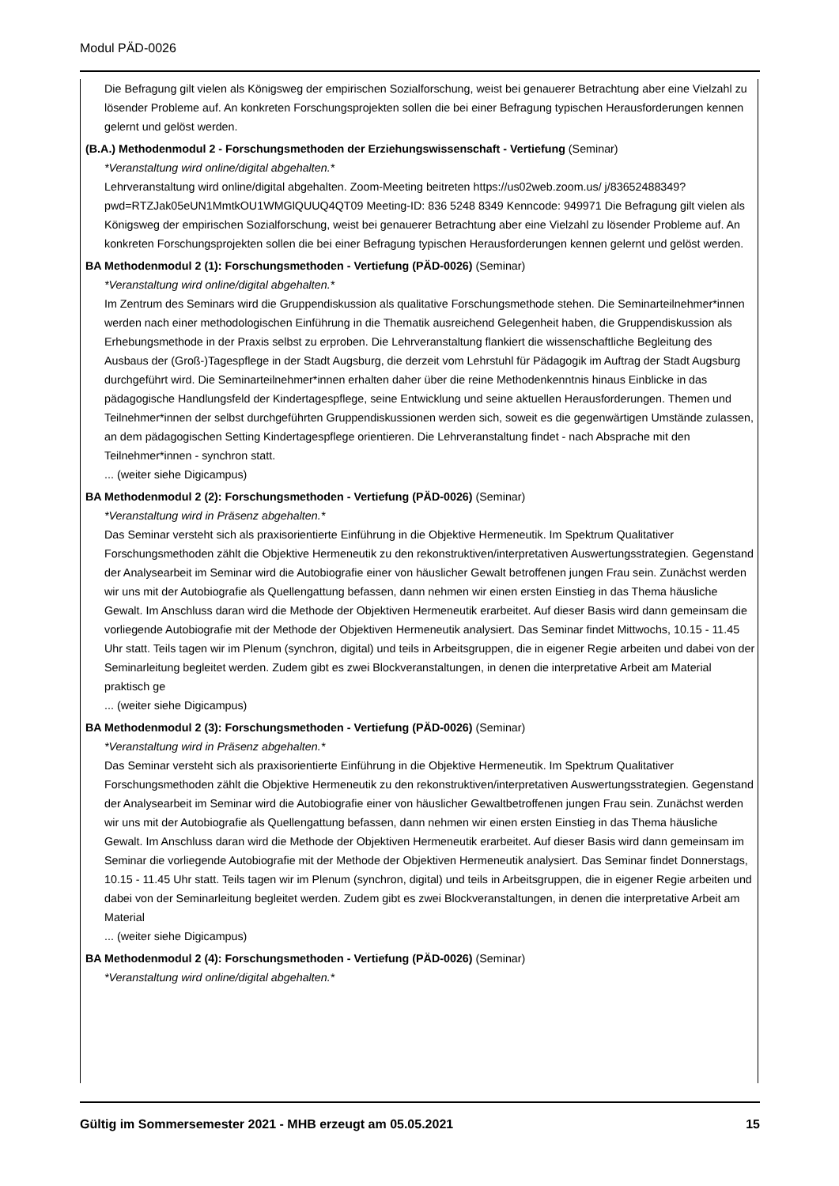Modul PÄD-0026
Die Befragung gilt vielen als Königsweg der empirischen Sozialforschung, weist bei genauerer Betrachtung aber eine Vielzahl zu lösender Probleme auf. An konkreten Forschungsprojekten sollen die bei einer Befragung typischen Herausforderungen kennen gelernt und gelöst werden.
(B.A.) Methodenmodul 2 - Forschungsmethoden der Erziehungswissenschaft - Vertiefung (Seminar)
*Veranstaltung wird online/digital abgehalten.*
Lehrveranstaltung wird online/digital abgehalten. Zoom-Meeting beitreten https://us02web.zoom.us/ j/83652488349?pwd=RTZJak05eUN1MmtkOU1WMGlQUUQ4QT09 Meeting-ID: 836 5248 8349 Kenncode: 949971 Die Befragung gilt vielen als Königsweg der empirischen Sozialforschung, weist bei genauerer Betrachtung aber eine Vielzahl zu lösender Probleme auf. An konkreten Forschungsprojekten sollen die bei einer Befragung typischen Herausforderungen kennen gelernt und gelöst werden.
BA Methodenmodul 2 (1): Forschungsmethoden - Vertiefung (PÄD-0026) (Seminar)
*Veranstaltung wird online/digital abgehalten.*
Im Zentrum des Seminars wird die Gruppendiskussion als qualitative Forschungsmethode stehen. Die Seminarteilnehmer*innen werden nach einer methodologischen Einführung in die Thematik ausreichend Gelegenheit haben, die Gruppendiskussion als Erhebungsmethode in der Praxis selbst zu erproben. Die Lehrveranstaltung flankiert die wissenschaftliche Begleitung des Ausbaus der (Groß-)Tagespflege in der Stadt Augsburg, die derzeit vom Lehrstuhl für Pädagogik im Auftrag der Stadt Augsburg durchgeführt wird. Die Seminarteilnehmer*innen erhalten daher über die reine Methodenkenntnis hinaus Einblicke in das pädagogische Handlungsfeld der Kindertagespflege, seine Entwicklung und seine aktuellen Herausforderungen. Themen und Teilnehmer*innen der selbst durchgeführten Gruppendiskussionen werden sich, soweit es die gegenwärtigen Umstände zulassen, an dem pädagogischen Setting Kindertagespflege orientieren. Die Lehrveranstaltung findet - nach Absprache mit den Teilnehmer*innen - synchron statt.
... (weiter siehe Digicampus)
BA Methodenmodul 2 (2): Forschungsmethoden - Vertiefung (PÄD-0026) (Seminar)
*Veranstaltung wird in Präsenz abgehalten.*
Das Seminar versteht sich als praxisorientierte Einführung in die Objektive Hermeneutik. Im Spektrum Qualitativer Forschungsmethoden zählt die Objektive Hermeneutik zu den rekonstruktiven/interpretativen Auswertungsstrategien. Gegenstand der Analysearbeit im Seminar wird die Autobiografie einer von häuslicher Gewalt betroffenen jungen Frau sein. Zunächst werden wir uns mit der Autobiografie als Quellengattung befassen, dann nehmen wir einen ersten Einstieg in das Thema häusliche Gewalt. Im Anschluss daran wird die Methode der Objektiven Hermeneutik erarbeitet. Auf dieser Basis wird dann gemeinsam die vorliegende Autobiografie mit der Methode der Objektiven Hermeneutik analysiert. Das Seminar findet Mittwochs, 10.15 - 11.45 Uhr statt. Teils tagen wir im Plenum (synchron, digital) und teils in Arbeitsgruppen, die in eigener Regie arbeiten und dabei von der Seminarleitung begleitet werden. Zudem gibt es zwei Blockveranstaltungen, in denen die interpretative Arbeit am Material praktisch ge
... (weiter siehe Digicampus)
BA Methodenmodul 2 (3): Forschungsmethoden - Vertiefung (PÄD-0026) (Seminar)
*Veranstaltung wird in Präsenz abgehalten.*
Das Seminar versteht sich als praxisorientierte Einführung in die Objektive Hermeneutik. Im Spektrum Qualitativer Forschungsmethoden zählt die Objektive Hermeneutik zu den rekonstruktiven/interpretativen Auswertungsstrategien. Gegenstand der Analysearbeit im Seminar wird die Autobiografie einer von häuslicher Gewaltbetroffenen jungen Frau sein. Zunächst werden wir uns mit der Autobiografie als Quellengattung befassen, dann nehmen wir einen ersten Einstieg in das Thema häusliche Gewalt. Im Anschluss daran wird die Methode der Objektiven Hermeneutik erarbeitet. Auf dieser Basis wird dann gemeinsam im Seminar die vorliegende Autobiografie mit der Methode der Objektiven Hermeneutik analysiert. Das Seminar findet Donnerstags, 10.15 - 11.45 Uhr statt. Teils tagen wir im Plenum (synchron, digital) und teils in Arbeitsgruppen, die in eigener Regie arbeiten und dabei von der Seminarleitung begleitet werden. Zudem gibt es zwei Blockveranstaltungen, in denen die interpretative Arbeit am Material
... (weiter siehe Digicampus)
BA Methodenmodul 2 (4): Forschungsmethoden - Vertiefung (PÄD-0026) (Seminar)
*Veranstaltung wird online/digital abgehalten.*
Gültig im Sommersemester 2021 - MHB erzeugt am 05.05.2021 15